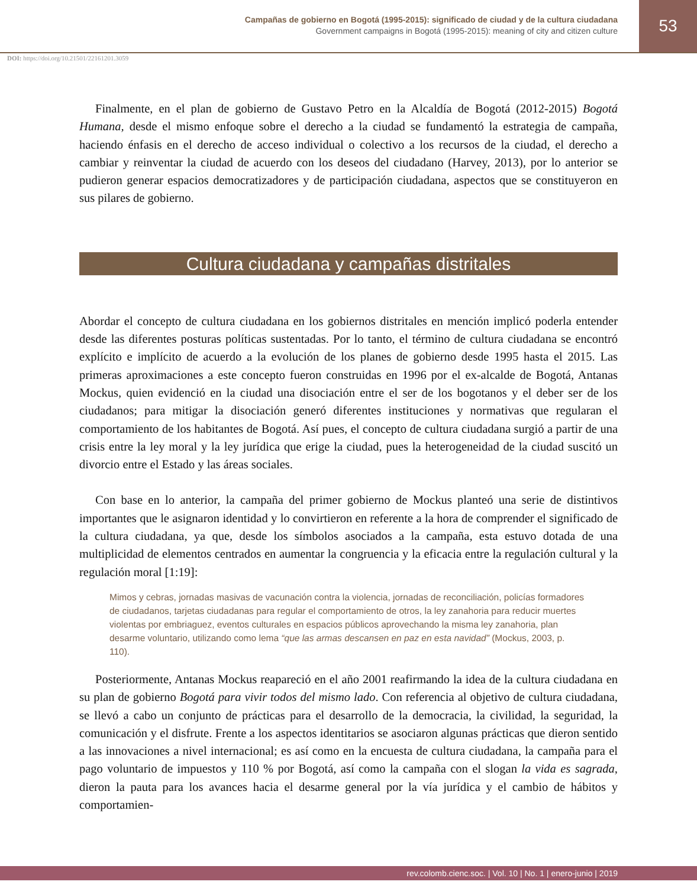Campañas de gobierno en Bogotá (1995-2015): significado de ciudad y de la cultura ciudadana
Government campaigns in Bogotá (1995-2015): meaning of city and citizen culture
53
DOI: https://doi.org/10.21501/22161201.3059
Finalmente, en el plan de gobierno de Gustavo Petro en la Alcaldía de Bogotá (2012-2015) Bogotá Humana, desde el mismo enfoque sobre el derecho a la ciudad se fundamentó la estrategia de campaña, haciendo énfasis en el derecho de acceso individual o colectivo a los recursos de la ciudad, el derecho a cambiar y reinventar la ciudad de acuerdo con los deseos del ciudadano (Harvey, 2013), por lo anterior se pudieron generar espacios democratizadores y de participación ciudadana, aspectos que se constituyeron en sus pilares de gobierno.
Cultura ciudadana y campañas distritales
Abordar el concepto de cultura ciudadana en los gobiernos distritales en mención implicó poderla entender desde las diferentes posturas políticas sustentadas. Por lo tanto, el término de cultura ciudadana se encontró explícito e implícito de acuerdo a la evolución de los planes de gobierno desde 1995 hasta el 2015. Las primeras aproximaciones a este concepto fueron construidas en 1996 por el ex-alcalde de Bogotá, Antanas Mockus, quien evidenció en la ciudad una disociación entre el ser de los bogotanos y el deber ser de los ciudadanos; para mitigar la disociación generó diferentes instituciones y normativas que regularan el comportamiento de los habitantes de Bogotá. Así pues, el concepto de cultura ciudadana surgió a partir de una crisis entre la ley moral y la ley jurídica que erige la ciudad, pues la heterogeneidad de la ciudad suscitó un divorcio entre el Estado y las áreas sociales.
Con base en lo anterior, la campaña del primer gobierno de Mockus planteó una serie de distintivos importantes que le asignaron identidad y lo convirtieron en referente a la hora de comprender el significado de la cultura ciudadana, ya que, desde los símbolos asociados a la campaña, esta estuvo dotada de una multiplicidad de elementos centrados en aumentar la congruencia y la eficacia entre la regulación cultural y la regulación moral [1:19]:
Mimos y cebras, jornadas masivas de vacunación contra la violencia, jornadas de reconciliación, policías formadores de ciudadanos, tarjetas ciudadanas para regular el comportamiento de otros, la ley zanahoria para reducir muertes violentas por embriaguez, eventos culturales en espacios públicos aprovechando la misma ley zanahoria, plan desarme voluntario, utilizando como lema “que las armas descansen en paz en esta navidad” (Mockus, 2003, p. 110).
Posteriormente, Antanas Mockus reapareció en el año 2001 reafirmando la idea de la cultura ciudadana en su plan de gobierno Bogotá para vivir todos del mismo lado. Con referencia al objetivo de cultura ciudadana, se llevó a cabo un conjunto de prácticas para el desarrollo de la democracia, la civilidad, la seguridad, la comunicación y el disfrute. Frente a los aspectos identitarios se asociaron algunas prácticas que dieron sentido a las innovaciones a nivel internacional; es así como en la encuesta de cultura ciudadana, la campaña para el pago voluntario de impuestos y 110 % por Bogotá, así como la campaña con el slogan la vida es sagrada, dieron la pauta para los avances hacia el desarme general por la vía jurídica y el cambio de hábitos y comportamien-
rev.colomb.cienc.soc. | Vol. 10 | No. 1 | enero-junio | 2019